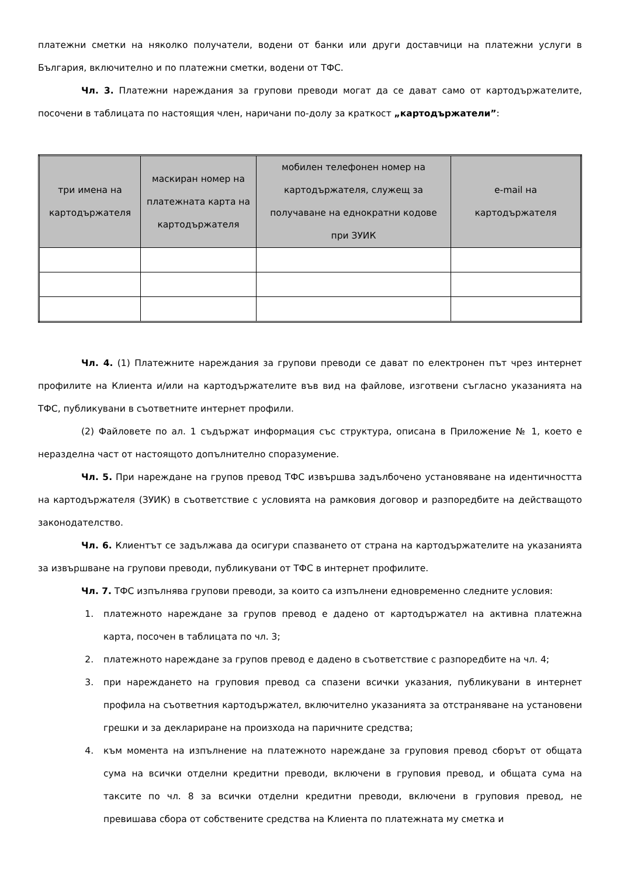платежни сметки на няколко получатели, водени от банки или други доставчици на платежни услуги в България, включително и по платежни сметки, водени от ТФС.
Чл. 3. Платежни нареждания за групови преводи могат да се дават само от картодържателите, посочени в таблицата по настоящия член, наричани по-долу за краткост „картодържатели”:
| три имена на картодържателя | маскиран номер на платежната карта на картодържателя | мобилен телефонен номер на картодържателя, служещ за получаване на еднократни кодове при ЗУИК | e-mail на картодържателя |
| --- | --- | --- | --- |
Чл. 4. (1) Платежните нареждания за групови преводи се дават по електронен път чрез интернет профилите на Клиента и/или на картодържателите във вид на файлове, изготвени съгласно указанията на ТФС, публикувани в съответните интернет профили.
(2) Файловете по ал. 1 съдържат информация със структура, описана в Приложение № 1, което е неразделна част от настоящото допълнително споразумение.
Чл. 5. При нареждане на групов превод ТФС извършва задълбочено установяване на идентичността на картодържателя (ЗУИК) в съответствие с условията на рамковия договор и разпоредбите на действащото законодателство.
Чл. 6. Клиентът се задължава да осигури спазването от страна на картодържателите на указанията за извършване на групови преводи, публикувани от ТФС в интернет профилите.
Чл. 7. ТФС изпълнява групови преводи, за които са изпълнени едновременно следните условия:
1. платежното нареждане за групов превод е дадено от картодържател на активна платежна карта, посочен в таблицата по чл. 3;
2. платежното нареждане за групов превод е дадено в съответствие с разпоредбите на чл. 4;
3. при нареждането на груповия превод са спазени всички указания, публикувани в интернет профила на съответния картодържател, включително указанията за отстраняване на установени грешки и за деклариране на произхода на паричните средства;
4. към момента на изпълнение на платежното нареждане за груповия превод сборът от общата сума на всички отделни кредитни преводи, включени в груповия превод, и общата сума на таксите по чл. 8 за всички отделни кредитни преводи, включени в груповия превод, не превишава сбора от собствените средства на Клиента по платежната му сметка и